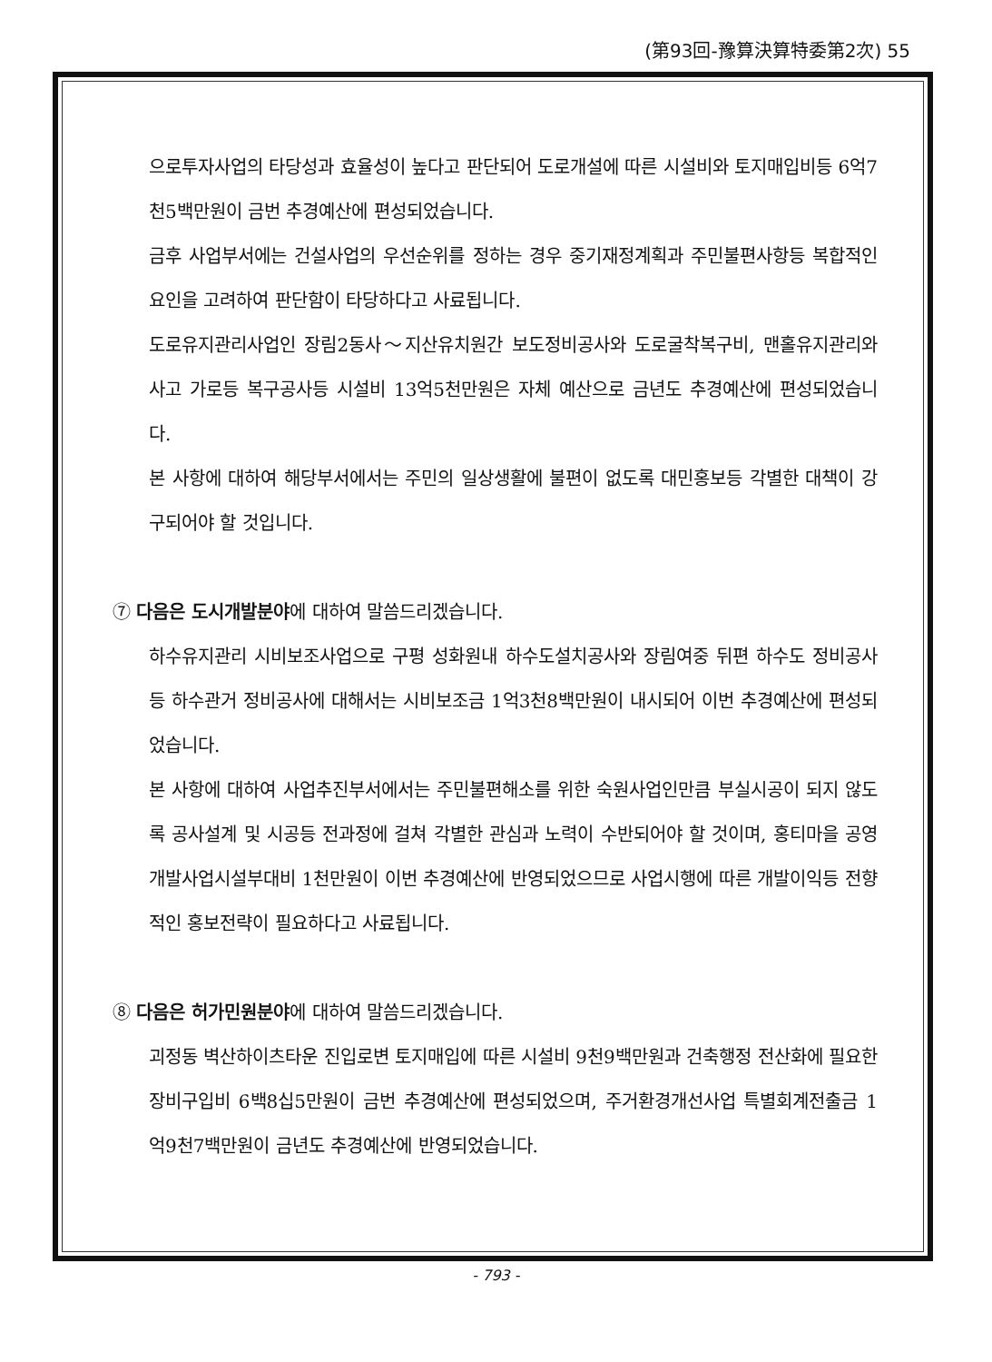(第93回-豫算決算特委第2次) 55
으로투자사업의 타당성과 효율성이 높다고 판단되어 도로개설에 따른 시설비와 토지매입비등 6억7천5백만원이 금번 추경예산에 편성되었습니다.
금후 사업부서에는 건설사업의 우선순위를 정하는 경우 중기재정계획과 주민불편사항등 복합적인 요인을 고려하여 판단함이 타당하다고 사료됩니다.
도로유지관리사업인 장림2동사～지산유치원간 보도정비공사와 도로굴착복구비, 맨홀유지관리와 사고 가로등 복구공사등 시설비 13억5천만원은 자체 예산으로 금년도 추경예산에 편성되었습니다.
본 사항에 대하여 해당부서에서는 주민의 일상생활에 불편이 없도록 대민홍보등 각별한 대책이 강구되어야 할 것입니다.
⑦ 다음은 도시개발분야에 대하여 말씀드리겠습니다.
하수유지관리 시비보조사업으로 구평 성화원내 하수도설치공사와 장림여중 뒤편 하수도 정비공사등 하수관거 정비공사에 대해서는 시비보조금 1억3천8백만원이 내시되어 이번 추경예산에 편성되었습니다.
본 사항에 대하여 사업추진부서에서는 주민불편해소를 위한 숙원사업인만큼 부실시공이 되지 않도록 공사설계 및 시공등 전과정에 걸쳐 각별한 관심과 노력이 수반되어야 할 것이며, 홍티마을 공영개발사업시설부대비 1천만원이 이번 추경예산에 반영되었으므로 사업시행에 따른 개발이익등 전향적인 홍보전략이 필요하다고 사료됩니다.
⑧ 다음은 허가민원분야에 대하여 말씀드리겠습니다.
괴정동 벽산하이츠타운 진입로변 토지매입에 따른 시설비 9천9백만원과 건축행정 전산화에 필요한 장비구입비 6백8십5만원이 금번 추경예산에 편성되었으며, 주거환경개선사업 특별회계전출금 1억9천7백만원이 금년도 추경예산에 반영되었습니다.
- 793 -